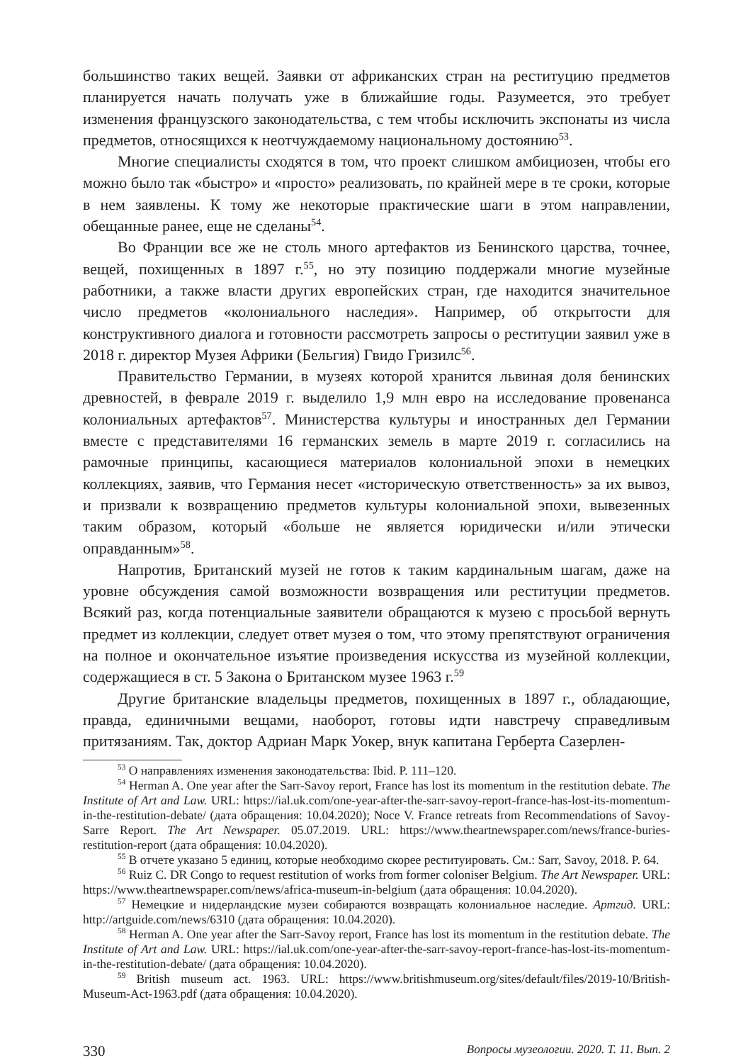большинство таких вещей. Заявки от африканских стран на реституцию предметов планируется начать получать уже в ближайшие годы. Разумеется, это требует изменения французского законодательства, с тем чтобы исключить экспонаты из числа предметов, относящихся к неотчуждаемому национальному достоянию<sup>53</sup>.
Многие специалисты сходятся в том, что проект слишком амбициозен, чтобы его можно было так «быстро» и «просто» реализовать, по крайней мере в те сроки, которые в нем заявлены. К тому же некоторые практические шаги в этом направлении, обещанные ранее, еще не сделаны<sup>54</sup>.
Во Франции все же не столь много артефактов из Бенинского царства, точнее, вещей, похищенных в 1897 г.<sup>55</sup>, но эту позицию поддержали многие музейные работники, а также власти других европейских стран, где находится значительное число предметов «колониального наследия». Например, об открытости для конструктивного диалога и готовности рассмотреть запросы о реституции заявил уже в 2018 г. директор Музея Африки (Бельгия) Гвидо Гризилс<sup>56</sup>.
Правительство Германии, в музеях которой хранится львиная доля бенинских древностей, в феврале 2019 г. выделило 1,9 млн евро на исследование провенанса колониальных артефактов<sup>57</sup>. Министерства культуры и иностранных дел Германии вместе с представителями 16 германских земель в марте 2019 г. согласились на рамочные принципы, касающиеся материалов колониальной эпохи в немецких коллекциях, заявив, что Германия несет «историческую ответственность» за их вывоз, и призвали к возвращению предметов культуры колониальной эпохи, вывезенных таким образом, который «больше не является юридически и/или этически оправданным»<sup>58</sup>.
Напротив, Британский музей не готов к таким кардинальным шагам, даже на уровне обсуждения самой возможности возвращения или реституции предметов. Всякий раз, когда потенциальные заявители обращаются к музею с просьбой вернуть предмет из коллекции, следует ответ музея о том, что этому препятствуют ограничения на полное и окончательное изъятие произведения искусства из музейной коллекции, содержащиеся в ст. 5 Закона о Британском музее 1963 г.<sup>59</sup>
Другие британские владельцы предметов, похищенных в 1897 г., обладающие, правда, единичными вещами, наоборот, готовы идти навстречу справедливым притязаниям. Так, доктор Адриан Марк Уокер, внук капитана Герберта Сазерлен-
<sup>53</sup> О направлениях изменения законодательства: Ibid. P. 111–120.
<sup>54</sup> Herman A. One year after the Sarr-Savoy report, France has lost its momentum in the restitution debate. The Institute of Art and Law. URL: https://ial.uk.com/one-year-after-the-sarr-savoy-report-france-has-lost-its-momentum-in-the-restitution-debate/ (дата обращения: 10.04.2020); Noce V. France retreats from Recommendations of Savoy-Sarre Report. The Art Newspaper. 05.07.2019. URL: https://www.theartnewspaper.com/news/france-buries-restitution-report (дата обращения: 10.04.2020).
<sup>55</sup> В отчете указано 5 единиц, которые необходимо скорее реституировать. См.: Sarr, Savoy, 2018. P. 64.
<sup>56</sup> Ruiz C. DR Congo to request restitution of works from former coloniser Belgium. The Art Newspaper. URL: https://www.theartnewspaper.com/news/africa-museum-in-belgium (дата обращения: 10.04.2020).
<sup>57</sup> Немецкие и нидерландские музеи собираются возвращать колониальное наследие. Артгид. URL: http://artguide.com/news/6310 (дата обращения: 10.04.2020).
<sup>58</sup> Herman A. One year after the Sarr-Savoy report, France has lost its momentum in the restitution debate. The Institute of Art and Law. URL: https://ial.uk.com/one-year-after-the-sarr-savoy-report-france-has-lost-its-momentum-in-the-restitution-debate/ (дата обращения: 10.04.2020).
<sup>59</sup> British museum act. 1963. URL: https://www.britishmuseum.org/sites/default/files/2019-10/British-Museum-Act-1963.pdf (дата обращения: 10.04.2020).
330 Вопросы музеологии. 2020. Т. 11. Вып. 2